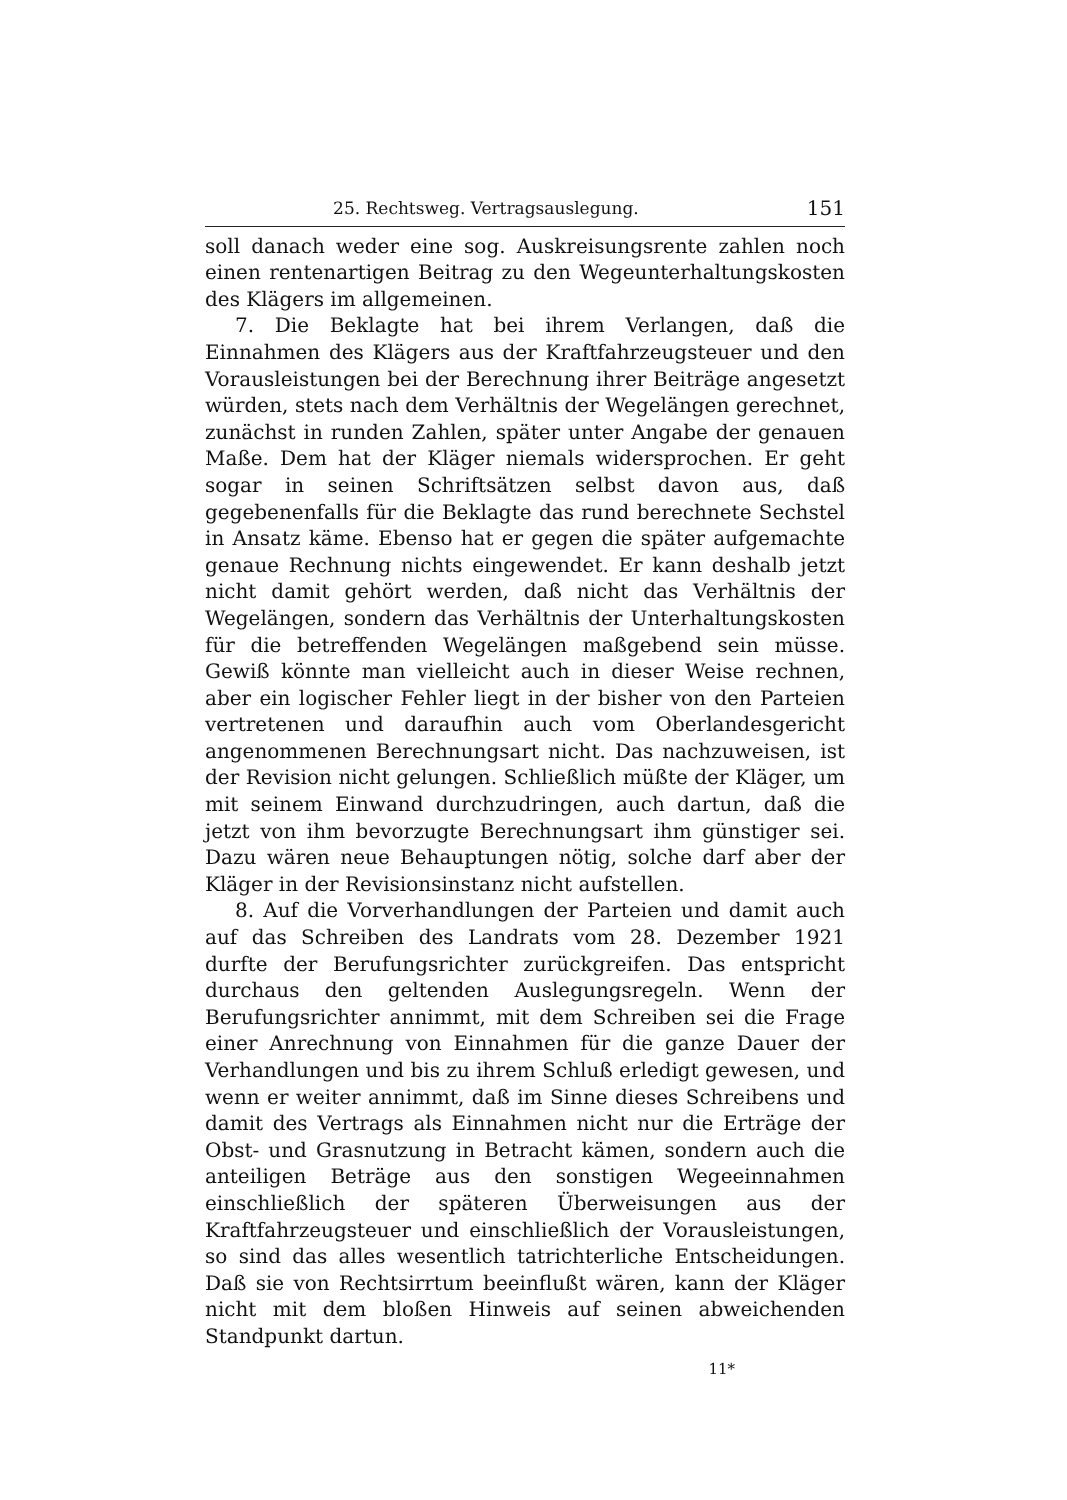25. Rechtsweg. Vertragsauslegung. 151
soll danach weder eine sog. Auskreisungsrente zahlen noch einen rentenartigen Beitrag zu den Wegeunterhaltungskosten des Klägers im allgemeinen.
7. Die Beklagte hat bei ihrem Verlangen, daß die Einnahmen des Klägers aus der Kraftfahrzeugsteuer und den Vorausleistungen bei der Berechnung ihrer Beiträge angesetzt würden, stets nach dem Verhältnis der Wegelängen gerechnet, zunächst in runden Zahlen, später unter Angabe der genauen Maße. Dem hat der Kläger niemals widersprochen. Er geht sogar in seinen Schriftsätzen selbst davon aus, daß gegebenenfalls für die Beklagte das rund berechnete Sechstel in Ansatz käme. Ebenso hat er gegen die später aufgemachte genaue Rechnung nichts eingewendet. Er kann deshalb jetzt nicht damit gehört werden, daß nicht das Verhältnis der Wegelängen, sondern das Verhältnis der Unterhaltungskosten für die betreffenden Wegelängen maßgebend sein müsse. Gewiß könnte man vielleicht auch in dieser Weise rechnen, aber ein logischer Fehler liegt in der bisher von den Parteien vertretenen und daraufhin auch vom Oberlandesgericht angenommenen Berechnungsart nicht. Das nachzuweisen, ist der Revision nicht gelungen. Schließlich müßte der Kläger, um mit seinem Einwand durchzudringen, auch dartun, daß die jetzt von ihm bevorzugte Berechnungsart ihm günstiger sei. Dazu wären neue Behauptungen nötig, solche darf aber der Kläger in der Revisionsinstanz nicht aufstellen.
8. Auf die Vorverhandlungen der Parteien und damit auch auf das Schreiben des Landrats vom 28. Dezember 1921 durfte der Berufungsrichter zurückgreifen. Das entspricht durchaus den geltenden Auslegungsregeln. Wenn der Berufungsrichter annimmt, mit dem Schreiben sei die Frage einer Anrechnung von Einnahmen für die ganze Dauer der Verhandlungen und bis zu ihrem Schluß erledigt gewesen, und wenn er weiter annimmt, daß im Sinne dieses Schreibens und damit des Vertrags als Einnahmen nicht nur die Erträge der Obst- und Grasnutzung in Betracht kämen, sondern auch die anteiligen Beträge aus den sonstigen Wegeeinnahmen einschließlich der späteren Überweisungen aus der Kraftfahrzeugsteuer und einschließlich der Vorausleistungen, so sind das alles wesentlich tatrichterliche Entscheidungen. Daß sie von Rechtsirrtum beeinflußt wären, kann der Kläger nicht mit dem bloßen Hinweis auf seinen abweichenden Standpunkt dartun.
11*